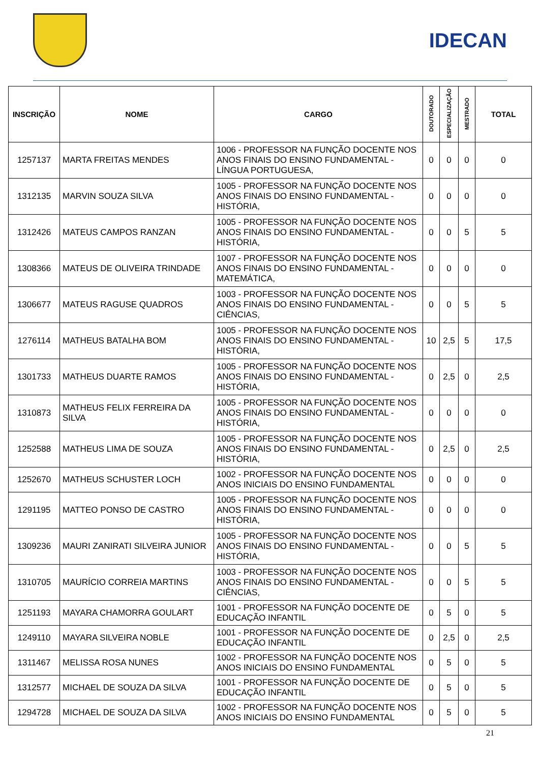IDECAN
| INSCRIÇÃO | NOME | CARGO | DOUTORADO | ESPECIALIZAÇÃO | MESTRADO | TOTAL |
| --- | --- | --- | --- | --- | --- | --- |
| 1257137 | MARTA FREITAS MENDES | 1006 - PROFESSOR NA FUNÇÃO DOCENTE NOS ANOS FINAIS DO ENSINO FUNDAMENTAL - LÍNGUA PORTUGUESA, | 0 | 0 | 0 | 0 |
| 1312135 | MARVIN SOUZA SILVA | 1005 - PROFESSOR NA FUNÇÃO DOCENTE NOS ANOS FINAIS DO ENSINO FUNDAMENTAL - HISTÓRIA, | 0 | 0 | 0 | 0 |
| 1312426 | MATEUS CAMPOS RANZAN | 1005 - PROFESSOR NA FUNÇÃO DOCENTE NOS ANOS FINAIS DO ENSINO FUNDAMENTAL - HISTÓRIA, | 0 | 0 | 5 | 5 |
| 1308366 | MATEUS DE OLIVEIRA TRINDADE | 1007 - PROFESSOR NA FUNÇÃO DOCENTE NOS ANOS FINAIS DO ENSINO FUNDAMENTAL - MATEMÁTICA, | 0 | 0 | 0 | 0 |
| 1306677 | MATEUS RAGUSE QUADROS | 1003 - PROFESSOR NA FUNÇÃO DOCENTE NOS ANOS FINAIS DO ENSINO FUNDAMENTAL - CIÊNCIAS, | 0 | 0 | 5 | 5 |
| 1276114 | MATHEUS BATALHA BOM | 1005 - PROFESSOR NA FUNÇÃO DOCENTE NOS ANOS FINAIS DO ENSINO FUNDAMENTAL - HISTÓRIA, | 10 | 2,5 | 5 | 17,5 |
| 1301733 | MATHEUS DUARTE RAMOS | 1005 - PROFESSOR NA FUNÇÃO DOCENTE NOS ANOS FINAIS DO ENSINO FUNDAMENTAL - HISTÓRIA, | 0 | 2,5 | 0 | 2,5 |
| 1310873 | MATHEUS FELIX FERREIRA DA SILVA | 1005 - PROFESSOR NA FUNÇÃO DOCENTE NOS ANOS FINAIS DO ENSINO FUNDAMENTAL - HISTÓRIA, | 0 | 0 | 0 | 0 |
| 1252588 | MATHEUS LIMA DE SOUZA | 1005 - PROFESSOR NA FUNÇÃO DOCENTE NOS ANOS FINAIS DO ENSINO FUNDAMENTAL - HISTÓRIA, | 0 | 2,5 | 0 | 2,5 |
| 1252670 | MATHEUS SCHUSTER LOCH | 1002 - PROFESSOR NA FUNÇÃO DOCENTE NOS ANOS INICIAIS DO ENSINO FUNDAMENTAL | 0 | 0 | 0 | 0 |
| 1291195 | MATTEO PONSO DE CASTRO | 1005 - PROFESSOR NA FUNÇÃO DOCENTE NOS ANOS FINAIS DO ENSINO FUNDAMENTAL - HISTÓRIA, | 0 | 0 | 0 | 0 |
| 1309236 | MAURI ZANIRATI SILVEIRA JUNIOR | 1005 - PROFESSOR NA FUNÇÃO DOCENTE NOS ANOS FINAIS DO ENSINO FUNDAMENTAL - HISTÓRIA, | 0 | 0 | 5 | 5 |
| 1310705 | MAURÍCIO CORREIA MARTINS | 1003 - PROFESSOR NA FUNÇÃO DOCENTE NOS ANOS FINAIS DO ENSINO FUNDAMENTAL - CIÊNCIAS, | 0 | 0 | 5 | 5 |
| 1251193 | MAYARA CHAMORRA GOULART | 1001 - PROFESSOR NA FUNÇÃO DOCENTE DE EDUCAÇÃO INFANTIL | 0 | 5 | 0 | 5 |
| 1249110 | MAYARA SILVEIRA NOBLE | 1001 - PROFESSOR NA FUNÇÃO DOCENTE DE EDUCAÇÃO INFANTIL | 0 | 2,5 | 0 | 2,5 |
| 1311467 | MELISSA ROSA NUNES | 1002 - PROFESSOR NA FUNÇÃO DOCENTE NOS ANOS INICIAIS DO ENSINO FUNDAMENTAL | 0 | 5 | 0 | 5 |
| 1312577 | MICHAEL DE SOUZA DA SILVA | 1001 - PROFESSOR NA FUNÇÃO DOCENTE DE EDUCAÇÃO INFANTIL | 0 | 5 | 0 | 5 |
| 1294728 | MICHAEL DE SOUZA DA SILVA | 1002 - PROFESSOR NA FUNÇÃO DOCENTE NOS ANOS INICIAIS DO ENSINO FUNDAMENTAL | 0 | 5 | 0 | 5 |
21